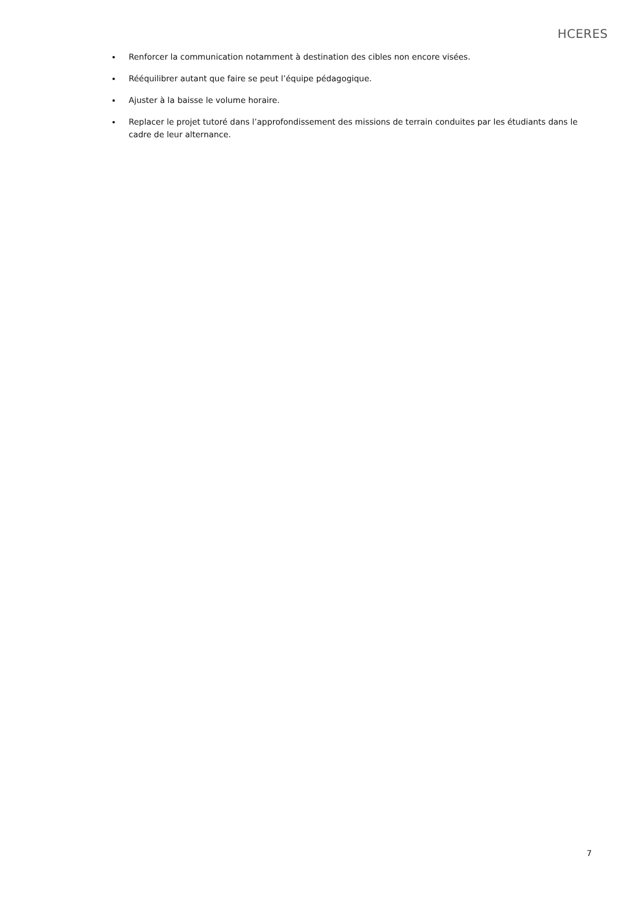HCERES
Renforcer la communication notamment à destination des cibles non encore visées.
Rééquilibrer autant que faire se peut l’équipe pédagogique.
Ajuster à la baisse le volume horaire.
Replacer le projet tutoré dans l’approfondissement des missions de terrain conduites par les étudiants dans le cadre de leur alternance.
7